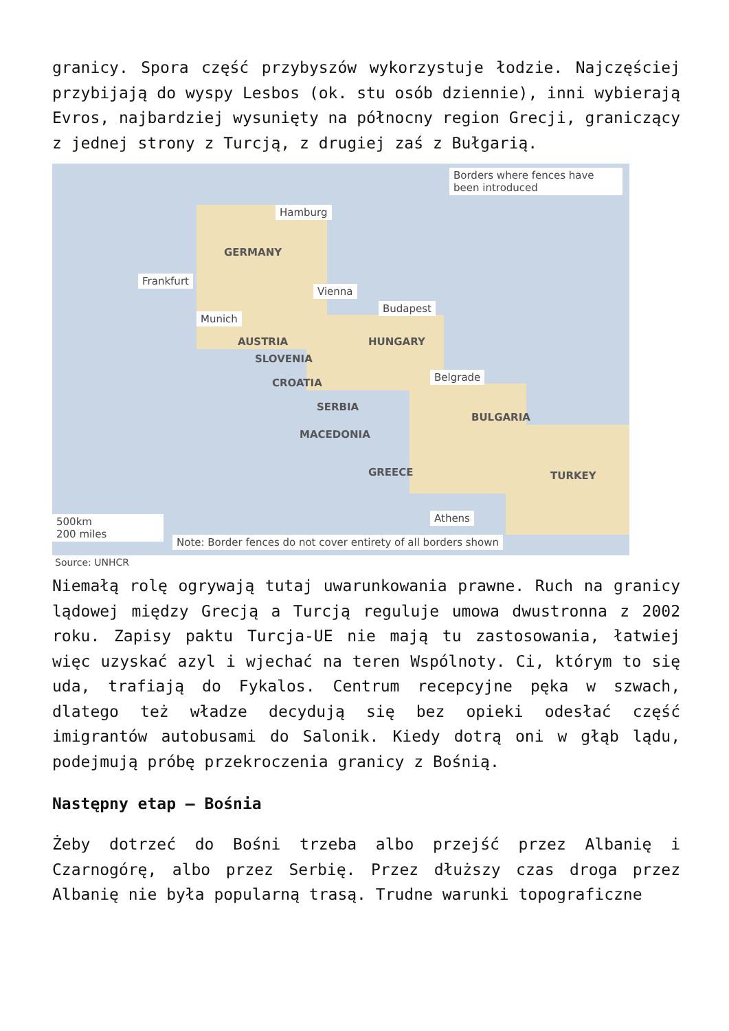granicy. Spora część przybyszów wykorzystuje łodzie. Najczęściej przybijają do wyspy Lesbos (ok. stu osób dziennie), inni wybierają Evros, najbardziej wysunięty na północny region Grecji, graniczący z jednej strony z Turcją, z drugiej zaś z Bułgarią.
Borders where fences have been introduced
Hamburg
GERMANY
Frankfurt
Vienna
Budapest
Munich
AUSTRIA HUNGARY
SLOVENIA
Belgrade
CROATIA
SERBIA
BULGARIA
MACEDONIA
GREECE TURKEY
Athens
500km
200 miles
Note: Border fences do not cover entirety of all borders shown
Source: UNHCR
Niemałą rolę ogrywają tutaj uwarunkowania prawne. Ruch na granicy lądowej między Grecją a Turcją reguluje umowa dwustronna z 2002 roku. Zapisy paktu Turcja-UE nie mają tu zastosowania, łatwiej więc uzyskać azyl i wjechać na teren Wspólnoty. Ci, którym to się uda, trafiają do Fykalos. Centrum recepcyjne pęka w szwach, dlatego też władze decydują się bez opieki odesłać część imigrantów autobusami do Salonik. Kiedy dotrą oni w głąb lądu, podejmują próbę przekroczenia granicy z Bośnią.
Następny etap – Bośnia
Żeby dotrzeć do Bośni trzeba albo przejść przez Albanię i Czarnogórę, albo przez Serbię. Przez dłuższy czas droga przez Albanię nie była popularną trasą. Trudne warunki topograficzne